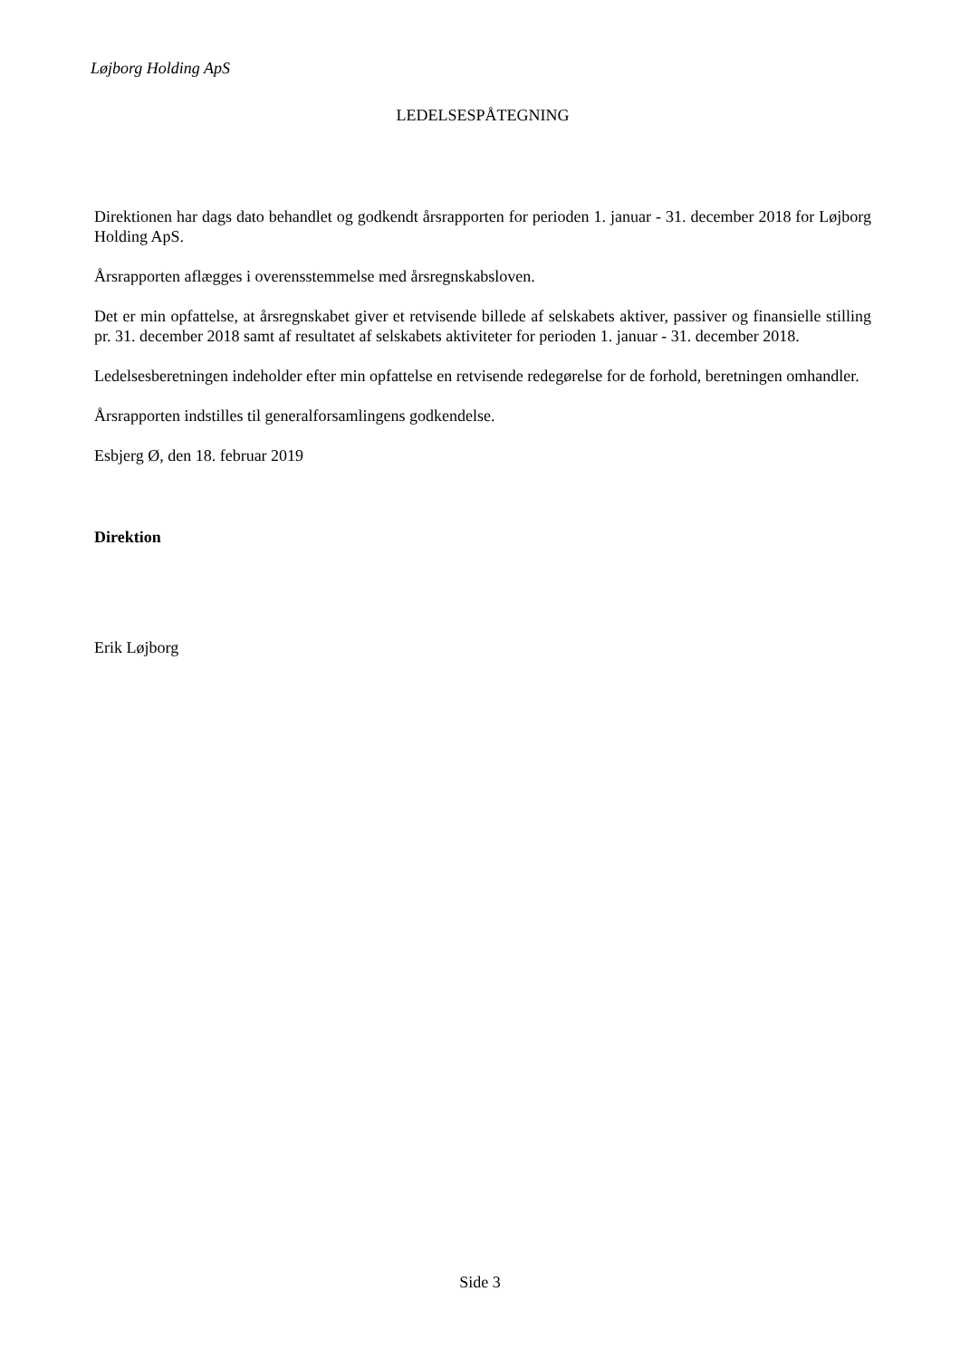Løjborg Holding ApS
LEDELSESPÅTEGNING
Direktionen har dags dato behandlet og godkendt årsrapporten for perioden 1. januar - 31. december 2018 for Løjborg Holding ApS.
Årsrapporten aflægges i overensstemmelse med årsregnskabsloven.
Det er min opfattelse, at årsregnskabet giver et retvisende billede af selskabets aktiver, passiver og finansielle stilling pr. 31. december 2018 samt af resultatet af selskabets aktiviteter for perioden 1. januar - 31. december 2018.
Ledelsesberetningen indeholder efter min opfattelse en retvisende redegørelse for de forhold, beretningen omhandler.
Årsrapporten indstilles til generalforsamlingens godkendelse.
Esbjerg Ø, den 18. februar 2019
Direktion
Erik Løjborg
Side 3